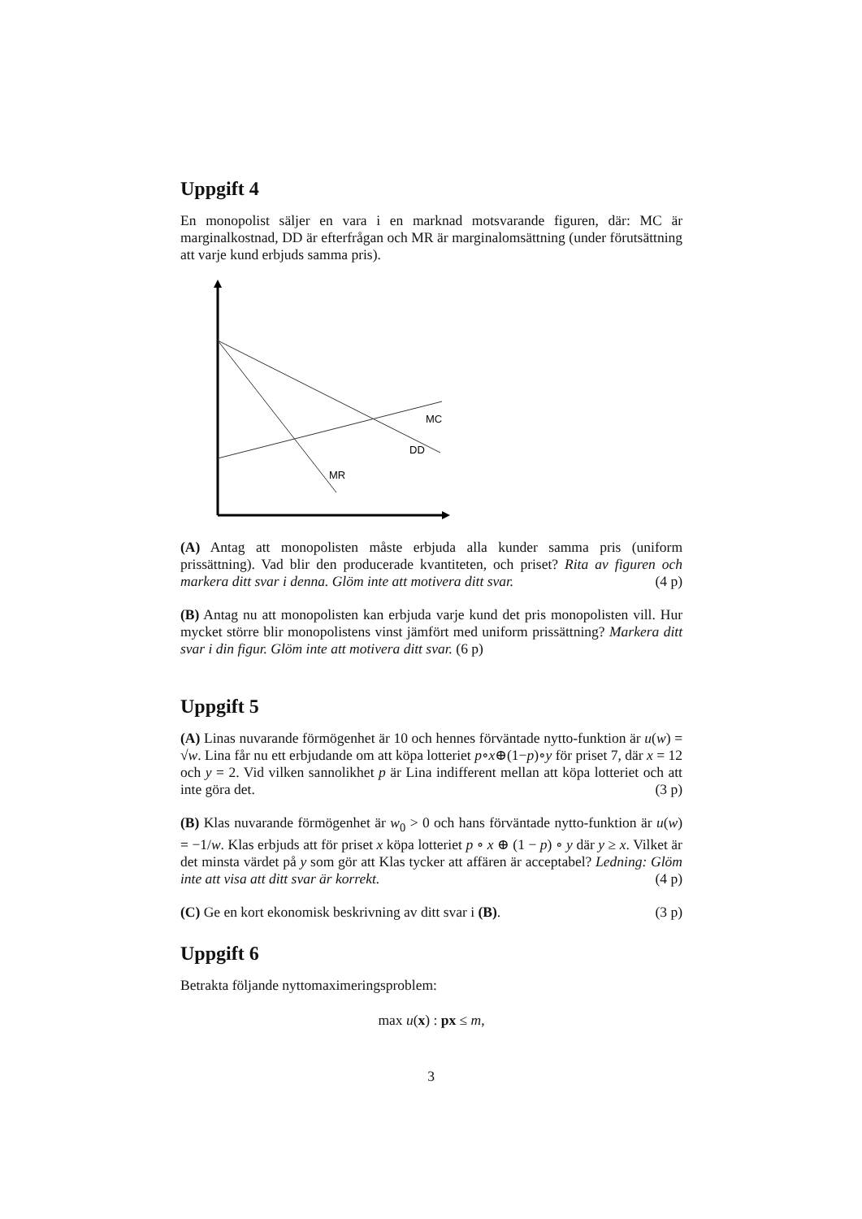Uppgift 4
En monopolist säljer en vara i en marknad motsvarande figuren, där: MC är marginalkostnad, DD är efterfrågan och MR är marginalomsättning (under förutsättning att varje kund erbjuds samma pris).
MC
DD
MR
(A) Antag att monopolisten måste erbjuda alla kunder samma pris (uniform prissättning). Vad blir den producerade kvantiteten, och priset? Rita av figuren och markera ditt svar i denna. Glöm inte att motivera ditt svar. (4 p)
(B) Antag nu att monopolisten kan erbjuda varje kund det pris monopolisten vill. Hur mycket större blir monopolistens vinst jämfört med uniform prissättning? Markera ditt svar i din figur. Glöm inte att motivera ditt svar. (6 p)
Uppgift 5
(A) Linas nuvarande förmögenhet är 10 och hennes förväntade nytto-funktion är u(w) = √w. Lina får nu ett erbjudande om att köpa lotteriet p∘x⊕(1−p)∘y för priset 7, där x = 12 och y = 2. Vid vilken sannolikhet p är Lina indifferent mellan att köpa lotteriet och att inte göra det. (3 p)
(B) Klas nuvarande förmögenhet är w<sub>0</sub> > 0 och hans förväntade nytto-funktion är u(w) = −1/w. Klas erbjuds att för priset x köpa lotteriet p ∘ x ⊕ (1 − p) ∘ y där y ≥ x. Vilket är det minsta värdet på y som gör att Klas tycker att affären är acceptabel? Ledning: Glöm inte att visa att ditt svar är korrekt. (4 p)
(C) Ge en kort ekonomisk beskrivning av ditt svar i (B). (3 p)
Uppgift 6
Betrakta följande nyttomaximeringsproblem:
max u(x) : px ≤ m,
3